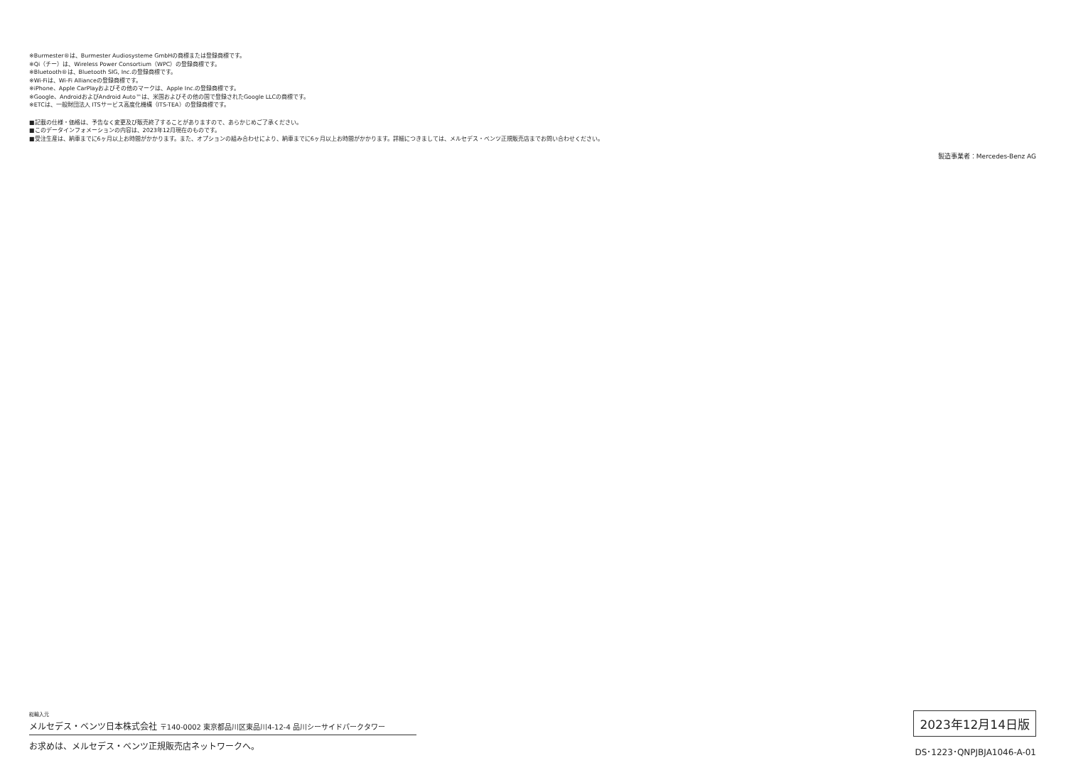※Burmester®は、Burmester Audiosysteme GmbHの商標または登録商標です。
※Qi（チー）は、Wireless Power Consortium（WPC）の登録商標です。
※Bluetooth®は、Bluetooth SIG, Inc.の登録商標です。
※Wi-Fiは、Wi-Fi Allianceの登録商標です。
※iPhone、Apple CarPlayおよびその他のマークは、Apple Inc.の登録商標です。
※Google、AndroidおよびAndroid Auto™は、米国およびその他の国で登録されたGoogle LLCの商標です。
※ETCは、一般財団法人 ITSサービス高度化機構（ITS-TEA）の登録商標です。
■記載の仕様・価格は、予告なく変更及び販売終了することがありますので、あらかじめご了承ください。
■このデータインフォメーションの内容は、2023年12月現在のものです。
■受注生産は、納車までに6ヶ月以上お時間がかかります。また、オプションの組み合わせにより、納車までに6ヶ月以上お時間がかかります。詳細につきましては、メルセデス・ベンツ正規販売店までお問い合わせください。
製造事業者：Mercedes-Benz AG
総輸入元
メルセデス・ベンツ日本株式会社 〒140-0002 東京都品川区東品川4-12-4 品川シーサイドパークタワー
お求めは、メルセデス・ベンツ正規販売店ネットワークへ。
2023年12月14日版
DS･1223･QNPJBJA1046-A-01